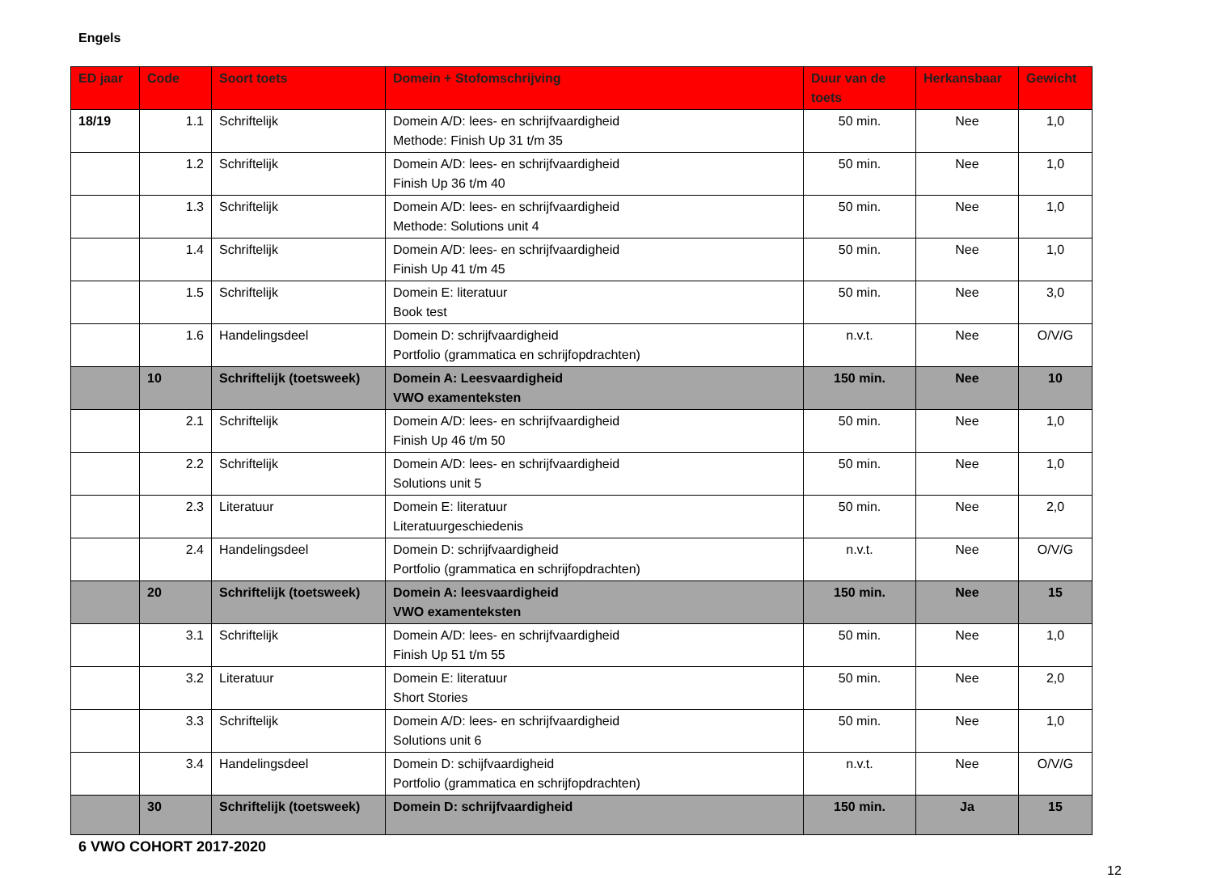Engels
| ED jaar | Code | Soort toets | Domein + Stofomschrijving | Duur van de toets | Herkansbaar | Gewicht |
| --- | --- | --- | --- | --- | --- | --- |
| 18/19 | 1.1 | Schriftelijk | Domein A/D: lees- en schrijfvaardigheid Methode: Finish Up 31 t/m 35 | 50 min. | Nee | 1,0 |
| | 1.2 | Schriftelijk | Domein A/D: lees- en schrijfvaardigheid Finish Up 36 t/m 40 | 50 min. | Nee | 1,0 |
| | 1.3 | Schriftelijk | Domein A/D: lees- en schrijfvaardigheid Methode: Solutions unit 4 | 50 min. | Nee | 1,0 |
| | 1.4 | Schriftelijk | Domein A/D: lees- en schrijfvaardigheid Finish Up 41 t/m 45 | 50 min. | Nee | 1,0 |
| | 1.5 | Schriftelijk | Domein E: literatuur Book test | 50 min. | Nee | 3,0 |
| | 1.6 | Handelingsdeel | Domein D: schrijfvaardigheid Portfolio (grammatica en schrijfopdrachten) | n.v.t. | Nee | O/V/G |
| | 10 | Schriftelijk (toetsweek) | Domein A: Leesvaardigheid VWO examenteksten | 150 min. | Nee | 10 |
| | 2.1 | Schriftelijk | Domein A/D: lees- en schrijfvaardigheid Finish Up 46 t/m 50 | 50 min. | Nee | 1,0 |
| | 2.2 | Schriftelijk | Domein A/D: lees- en schrijfvaardigheid Solutions unit 5 | 50 min. | Nee | 1,0 |
| | 2.3 | Literatuur | Domein E: literatuur Literatuurgeschiedenis | 50 min. | Nee | 2,0 |
| | 2.4 | Handelingsdeel | Domein D: schrijfvaardigheid Portfolio (grammatica en schrijfopdrachten) | n.v.t. | Nee | O/V/G |
| | 20 | Schriftelijk (toetsweek) | Domein A: leesvaardigheid VWO examenteksten | 150 min. | Nee | 15 |
| | 3.1 | Schriftelijk | Domein A/D: lees- en schrijfvaardigheid Finish Up 51 t/m 55 | 50 min. | Nee | 1,0 |
| | 3.2 | Literatuur | Domein E: literatuur Short Stories | 50 min. | Nee | 2,0 |
| | 3.3 | Schriftelijk | Domein A/D: lees- en schrijfvaardigheid Solutions unit 6 | 50 min. | Nee | 1,0 |
| | 3.4 | Handelingsdeel | Domein D: schijfvaardigheid Portfolio (grammatica en schrijfopdrachten) | n.v.t. | Nee | O/V/G |
| | 30 | Schriftelijk (toetsweek) | Domein D: schrijfvaardigheid | 150 min. | Ja | 15 |
6 VWO COHORT 2017-2020
12